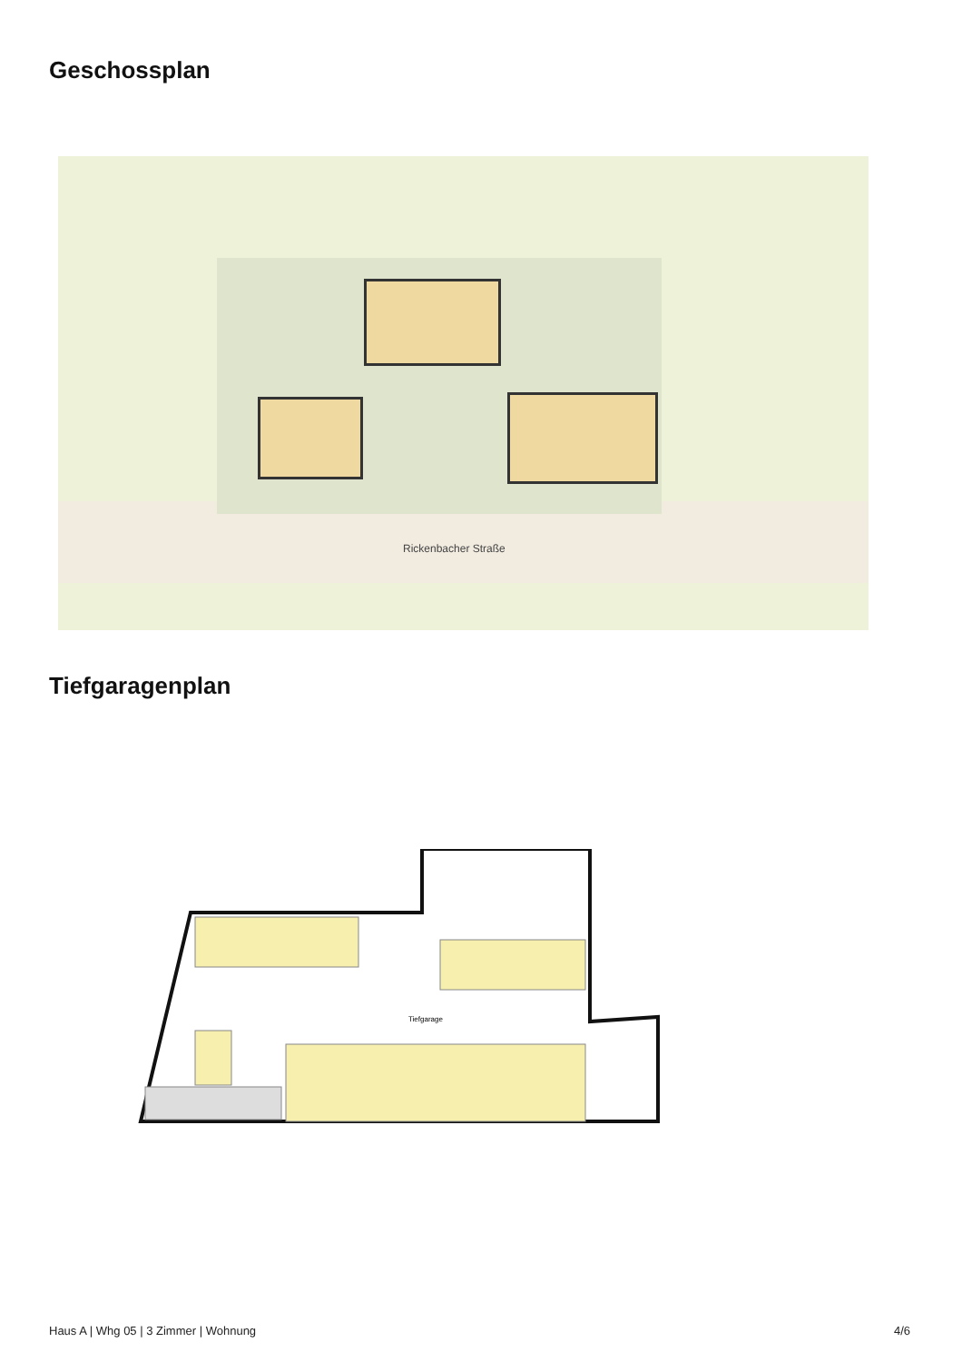Geschossplan
Rickenbacher Straße
Tiefgaragenplan
Tiefgarage
Haus A | Whg 05 | 3 Zimmer | Wohnung
4/6